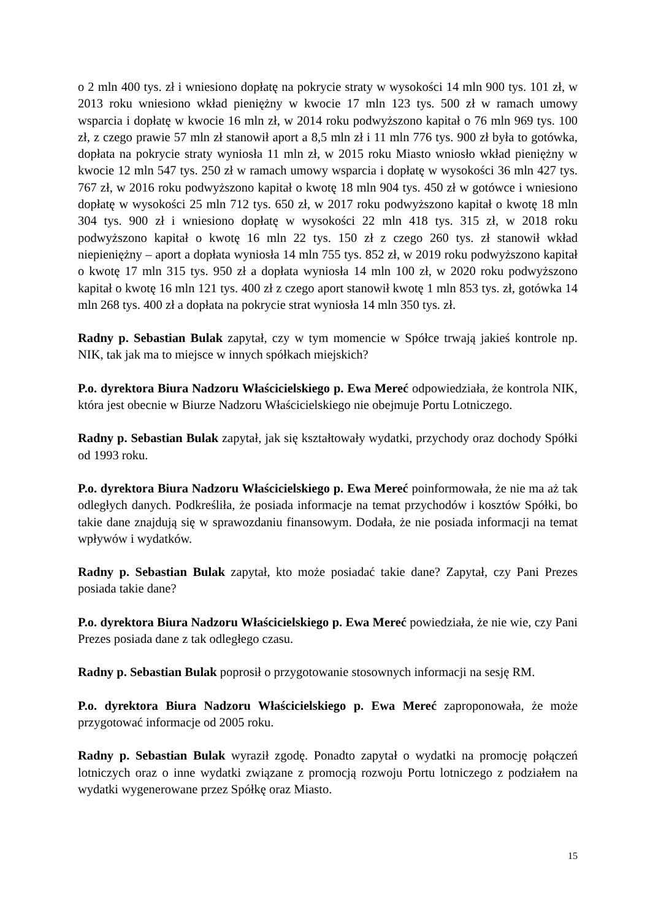o 2 mln 400 tys. zł i wniesiono dopłatę na pokrycie straty w wysokości 14 mln 900 tys. 101 zł, w 2013 roku wniesiono wkład pieniężny w kwocie 17 mln 123 tys. 500 zł w ramach umowy wsparcia i dopłatę w kwocie 16 mln zł, w 2014 roku podwyższono kapitał o 76 mln 969 tys. 100 zł, z czego prawie 57 mln zł stanowił aport a 8,5 mln zł i 11 mln 776 tys. 900 zł była to gotówka, dopłata na pokrycie straty wyniosła 11 mln zł, w 2015 roku Miasto wniosło wkład pieniężny w kwocie 12 mln 547 tys. 250 zł w ramach umowy wsparcia i dopłatę w wysokości 36 mln 427 tys. 767 zł, w 2016 roku podwyższono kapitał o kwotę 18 mln 904 tys. 450 zł w gotówce i wniesiono dopłatę w wysokości 25 mln 712 tys. 650 zł, w 2017 roku podwyższono kapitał o kwotę 18 mln 304 tys. 900 zł i wniesiono dopłatę w wysokości 22 mln 418 tys. 315 zł, w 2018 roku podwyższono kapitał o kwotę 16 mln 22 tys. 150 zł z czego 260 tys. zł stanowił wkład niepieniężny – aport a dopłata wyniosła 14 mln 755 tys. 852 zł, w 2019 roku podwyższono kapitał o kwotę 17 mln 315 tys. 950 zł a dopłata wyniosła 14 mln 100 zł, w 2020 roku podwyższono kapitał o kwotę 16 mln 121 tys. 400 zł z czego aport stanowił kwotę 1 mln 853 tys. zł, gotówka 14 mln 268 tys. 400 zł a dopłata na pokrycie strat wyniosła 14 mln 350 tys. zł.
Radny p. Sebastian Bulak zapytał, czy w tym momencie w Spółce trwają jakieś kontrole np. NIK, tak jak ma to miejsce w innych spółkach miejskich?
P.o. dyrektora Biura Nadzoru Właścicielskiego p. Ewa Mereć odpowiedziała, że kontrola NIK, która jest obecnie w Biurze Nadzoru Właścicielskiego nie obejmuje Portu Lotniczego.
Radny p. Sebastian Bulak zapytał, jak się kształtowały wydatki, przychody oraz dochody Spółki od 1993 roku.
P.o. dyrektora Biura Nadzoru Właścicielskiego p. Ewa Mereć poinformowała, że nie ma aż tak odległych danych. Podkreśliła, że posiada informacje na temat przychodów i kosztów Spółki, bo takie dane znajdują się w sprawozdaniu finansowym. Dodała, że nie posiada informacji na temat wpływów i wydatków.
Radny p. Sebastian Bulak zapytał, kto może posiadać takie dane? Zapytał, czy Pani Prezes posiada takie dane?
P.o. dyrektora Biura Nadzoru Właścicielskiego p. Ewa Mereć powiedziała, że nie wie, czy Pani Prezes posiada dane z tak odległego czasu.
Radny p. Sebastian Bulak poprosił o przygotowanie stosownych informacji na sesję RM.
P.o. dyrektora Biura Nadzoru Właścicielskiego p. Ewa Mereć zaproponowała, że może przygotować informacje od 2005 roku.
Radny p. Sebastian Bulak wyraził zgodę. Ponadto zapytał o wydatki na promocję połączeń lotniczych oraz o inne wydatki związane z promocją rozwoju Portu lotniczego z podziałem na wydatki wygenerowane przez Spółkę oraz Miasto.
15